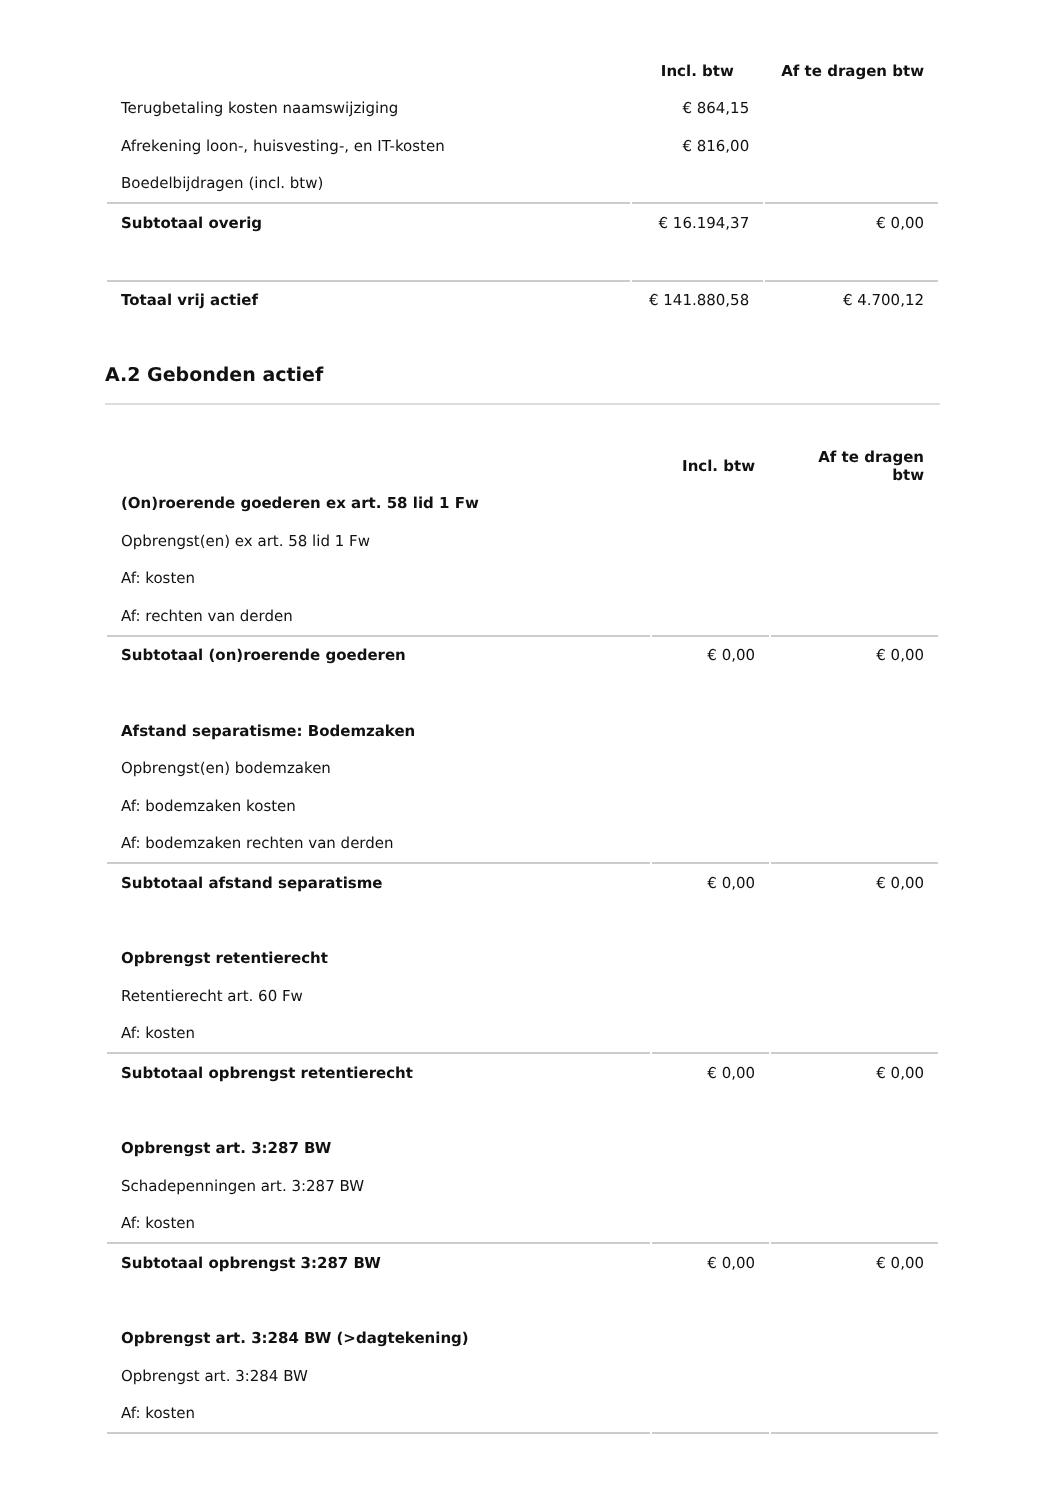| | Incl. btw | Af te dragen btw |
| --- | --- | --- |
| Terugbetaling kosten naamswijziging | € 864,15 | |
| Afrekening loon-, huisvesting-, en IT-kosten | € 816,00 | |
| Boedelbijdragen (incl. btw) | | |
| Subtotaal overig | € 16.194,37 | € 0,00 |
| Totaal vrij actief | € 141.880,58 | € 4.700,12 |
A.2 Gebonden actief
| | Incl. btw | Af te dragen btw |
| --- | --- | --- |
| (On)roerende goederen ex art. 58 lid 1 Fw | | |
| Opbrengst(en) ex art. 58 lid 1 Fw | | |
| Af: kosten | | |
| Af: rechten van derden | | |
| Subtotaal (on)roerende goederen | € 0,00 | € 0,00 |
| Afstand separatisme: Bodemzaken | | |
| Opbrengst(en) bodemzaken | | |
| Af: bodemzaken kosten | | |
| Af: bodemzaken rechten van derden | | |
| Subtotaal afstand separatisme | € 0,00 | € 0,00 |
| Opbrengst retentierecht | | |
| Retentierecht art. 60 Fw | | |
| Af: kosten | | |
| Subtotaal opbrengst retentierecht | € 0,00 | € 0,00 |
| Opbrengst art. 3:287 BW | | |
| Schadepenningen art. 3:287 BW | | |
| Af: kosten | | |
| Subtotaal opbrengst 3:287 BW | € 0,00 | € 0,00 |
| Opbrengst art. 3:284 BW (>dagtekening) | | |
| Opbrengst art. 3:284 BW | | |
| Af: kosten | | |